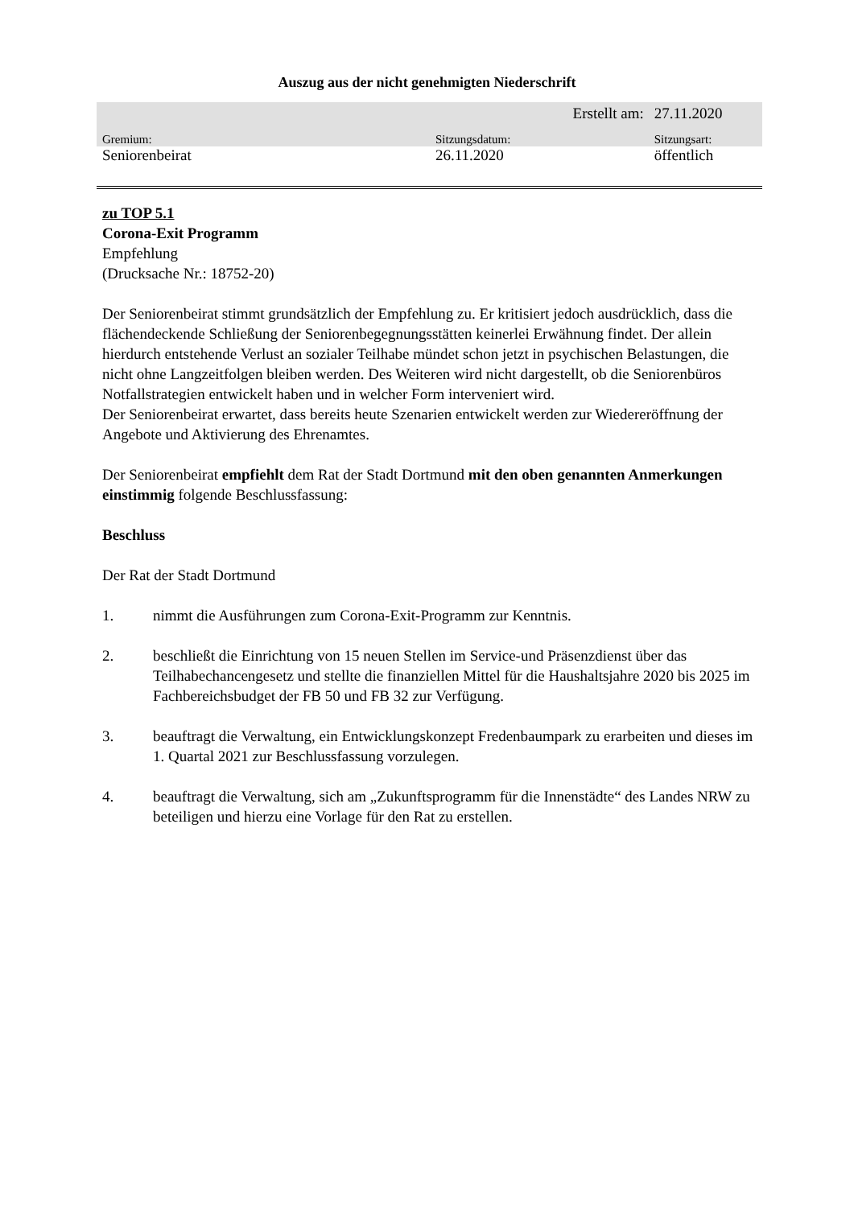Auszug aus der nicht genehmigten Niederschrift
| | | Erstellt am: | 27.11.2020 |
| Gremium: | Sitzungsdatum: | | Sitzungsart: |
| Seniorenbeirat | 26.11.2020 | | öffentlich |
zu TOP 5.1
Corona-Exit Programm
Empfehlung
(Drucksache Nr.: 18752-20)
Der Seniorenbeirat stimmt grundsätzlich der Empfehlung zu. Er kritisiert jedoch ausdrücklich, dass die flächendeckende Schließung der Seniorenbegegnungsstätten keinerlei Erwähnung findet. Der allein hierdurch entstehende Verlust an sozialer Teilhabe mündet schon jetzt in psychischen Belastungen, die nicht ohne Langzeitfolgen bleiben werden. Des Weiteren wird nicht dargestellt, ob die Seniorenbüros Notfallstrategien entwickelt haben und in welcher Form interveniert wird.
Der Seniorenbeirat erwartet, dass bereits heute Szenarien entwickelt werden zur Wiedereröffnung der Angebote und Aktivierung des Ehrenamtes.
Der Seniorenbeirat empfiehlt dem Rat der Stadt Dortmund mit den oben genannten Anmerkungen einstimmig folgende Beschlussfassung:
Beschluss
Der Rat der Stadt Dortmund
1. nimmt die Ausführungen zum Corona-Exit-Programm zur Kenntnis.
2. beschließt die Einrichtung von 15 neuen Stellen im Service-und Präsenzdienst über das Teilhabechancengesetz und stellte die finanziellen Mittel für die Haushaltsjahre 2020 bis 2025 im Fachbereichsbudget der FB 50 und FB 32 zur Verfügung.
3. beauftragt die Verwaltung, ein Entwicklungskonzept Fredenbaumpark zu erarbeiten und dieses im 1. Quartal 2021 zur Beschlussfassung vorzulegen.
4. beauftragt die Verwaltung, sich am „Zukunftsprogramm für die Innenstädte“ des Landes NRW zu beteiligen und hierzu eine Vorlage für den Rat zu erstellen.